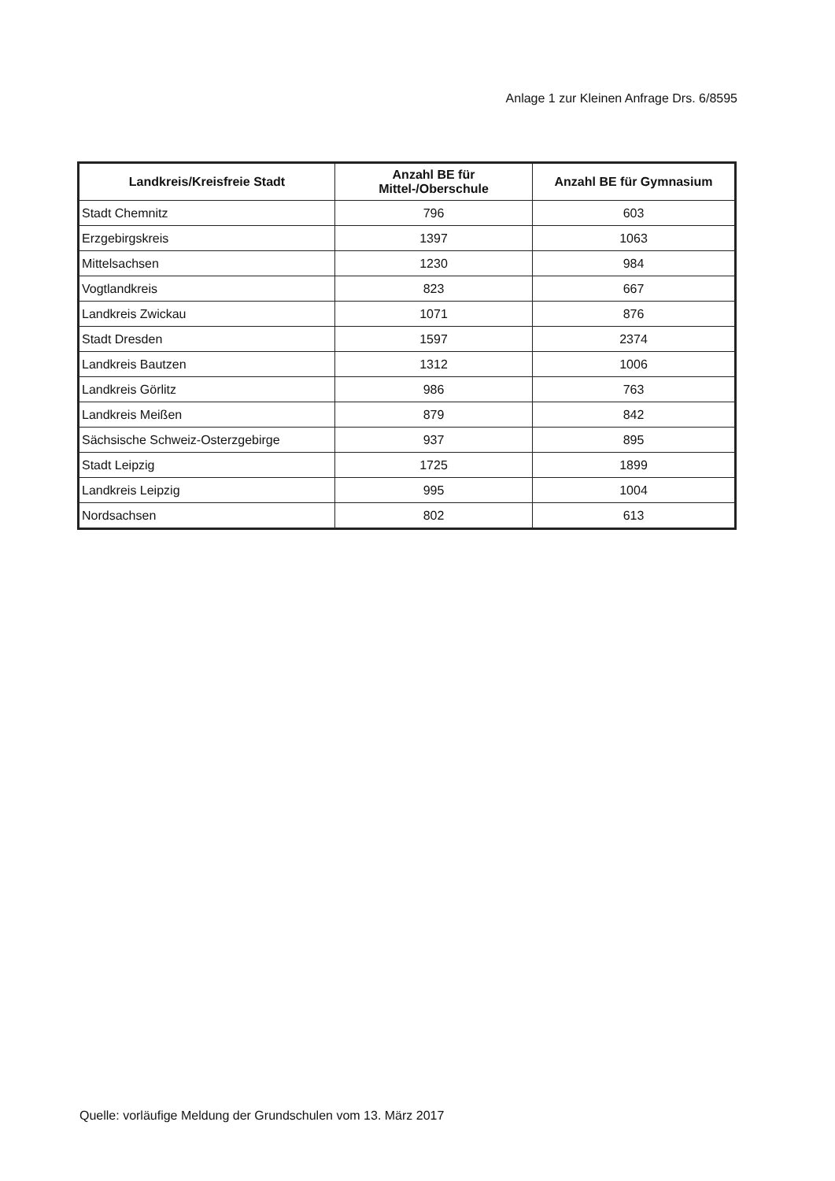Anlage 1 zur Kleinen Anfrage Drs. 6/8595
| Landkreis/Kreisfreie Stadt | Anzahl BE für Mittel-/Oberschule | Anzahl BE für Gymnasium |
| --- | --- | --- |
| Stadt Chemnitz | 796 | 603 |
| Erzgebirgskreis | 1397 | 1063 |
| Mittelsachsen | 1230 | 984 |
| Vogtlandkreis | 823 | 667 |
| Landkreis Zwickau | 1071 | 876 |
| Stadt Dresden | 1597 | 2374 |
| Landkreis Bautzen | 1312 | 1006 |
| Landkreis Görlitz | 986 | 763 |
| Landkreis Meißen | 879 | 842 |
| Sächsische Schweiz-Osterzgebirge | 937 | 895 |
| Stadt Leipzig | 1725 | 1899 |
| Landkreis Leipzig | 995 | 1004 |
| Nordsachsen | 802 | 613 |
Quelle: vorläufige Meldung der Grundschulen vom 13. März 2017